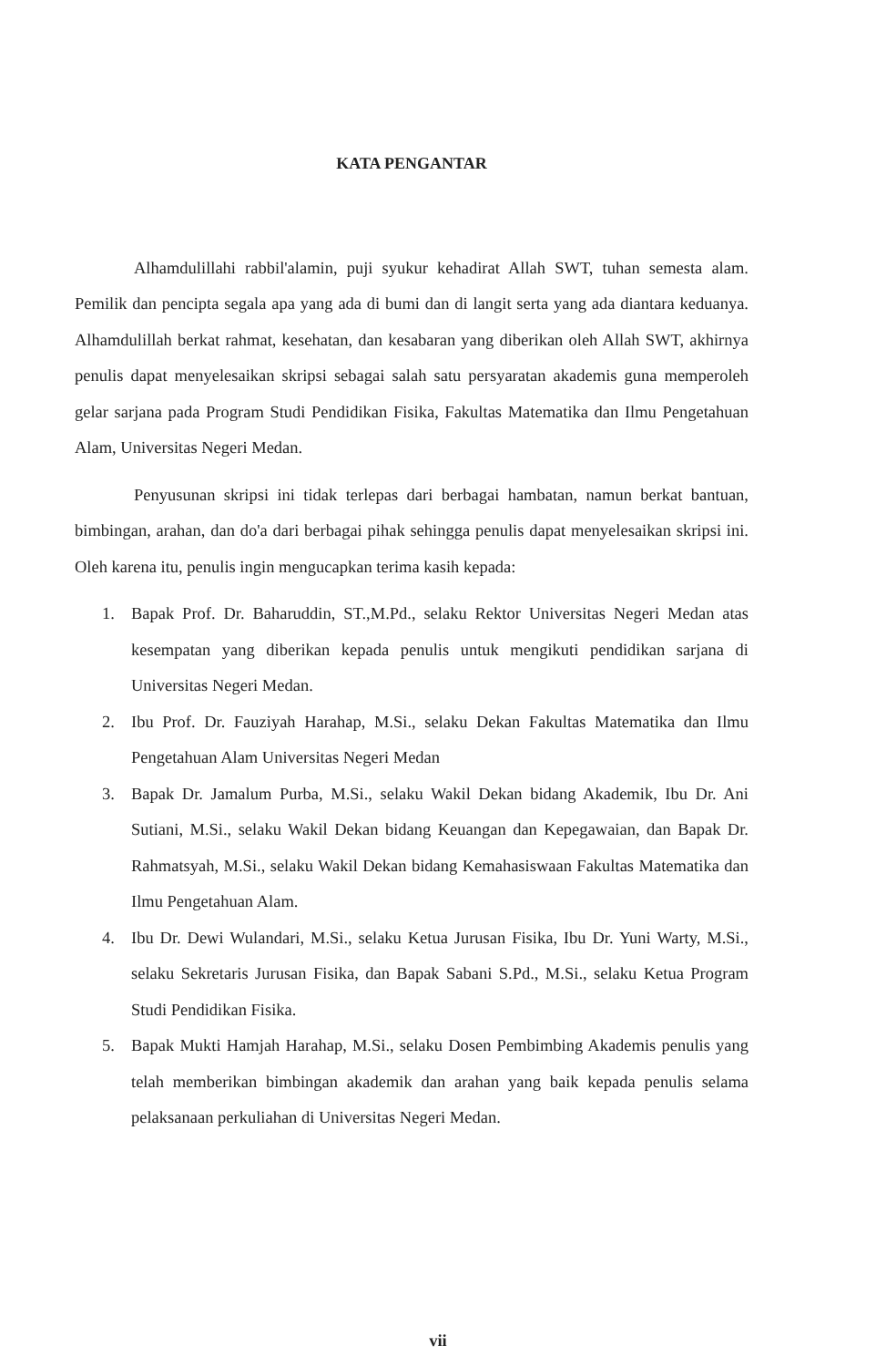KATA PENGANTAR
Alhamdulillahi rabbil'alamin, puji syukur kehadirat Allah SWT, tuhan semesta alam. Pemilik dan pencipta segala apa yang ada di bumi dan di langit serta yang ada diantara keduanya. Alhamdulillah berkat rahmat, kesehatan, dan kesabaran yang diberikan oleh Allah SWT, akhirnya penulis dapat menyelesaikan skripsi sebagai salah satu persyaratan akademis guna memperoleh gelar sarjana pada Program Studi Pendidikan Fisika, Fakultas Matematika dan Ilmu Pengetahuan Alam, Universitas Negeri Medan.
Penyusunan skripsi ini tidak terlepas dari berbagai hambatan, namun berkat bantuan, bimbingan, arahan, dan do'a dari berbagai pihak sehingga penulis dapat menyelesaikan skripsi ini. Oleh karena itu, penulis ingin mengucapkan terima kasih kepada:
1. Bapak Prof. Dr. Baharuddin, ST.,M.Pd., selaku Rektor Universitas Negeri Medan atas kesempatan yang diberikan kepada penulis untuk mengikuti pendidikan sarjana di Universitas Negeri Medan.
2. Ibu Prof. Dr. Fauziyah Harahap, M.Si., selaku Dekan Fakultas Matematika dan Ilmu Pengetahuan Alam Universitas Negeri Medan
3. Bapak Dr. Jamalum Purba, M.Si., selaku Wakil Dekan bidang Akademik, Ibu Dr. Ani Sutiani, M.Si., selaku Wakil Dekan bidang Keuangan dan Kepegawaian, dan Bapak Dr. Rahmatsyah, M.Si., selaku Wakil Dekan bidang Kemahasiswaan Fakultas Matematika dan Ilmu Pengetahuan Alam.
4. Ibu Dr. Dewi Wulandari, M.Si., selaku Ketua Jurusan Fisika, Ibu Dr. Yuni Warty, M.Si., selaku Sekretaris Jurusan Fisika, dan Bapak Sabani S.Pd., M.Si., selaku Ketua Program Studi Pendidikan Fisika.
5. Bapak Mukti Hamjah Harahap, M.Si., selaku Dosen Pembimbing Akademis penulis yang telah memberikan bimbingan akademik dan arahan yang baik kepada penulis selama pelaksanaan perkuliahan di Universitas Negeri Medan.
vii